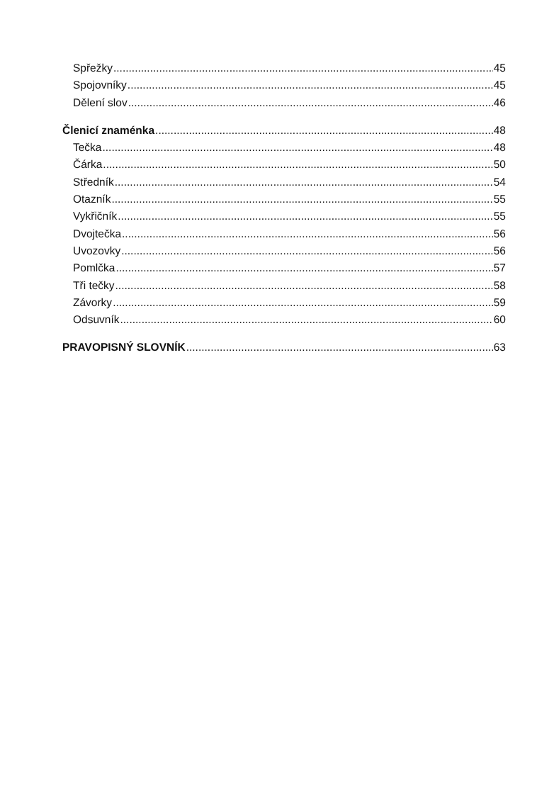Spřežky 45
Spojovníky 45
Dělení slov 46
Členicí znaménka 48
Tečka 48
Čárka 50
Středník 54
Otazník 55
Vykřičník 55
Dvojtečka 56
Uvozovky 56
Pomlčka 57
Tři tečky 58
Závorky 59
Odsuvník 60
PRAVOPISNÝ SLOVNÍK 63